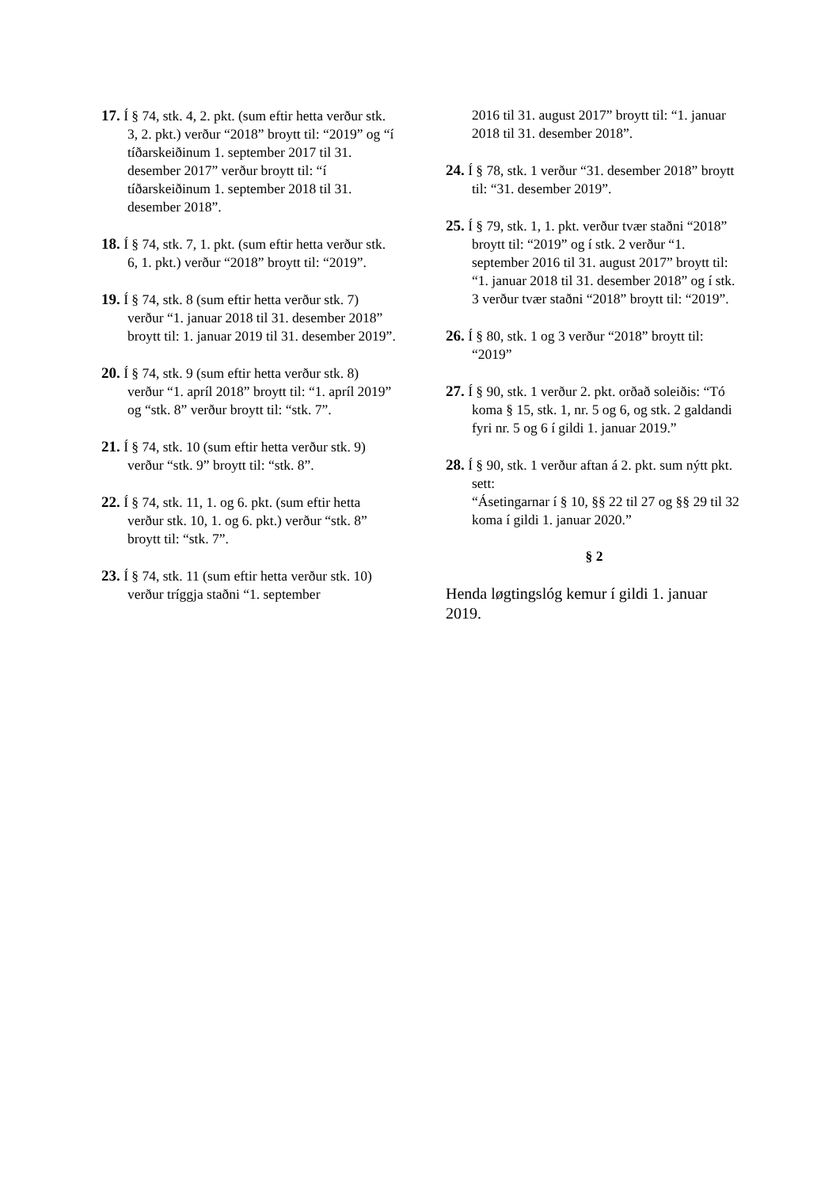17. Í § 74, stk. 4, 2. pkt. (sum eftir hetta verður stk. 3, 2. pkt.) verður “2018” broytt til: “2019” og “í tíðarskeiðinum 1. september 2017 til 31. desember 2017” verður broytt til: “í tíðarskeiðinum 1. september 2018 til 31. desember 2018”.
18. Í § 74, stk. 7, 1. pkt. (sum eftir hetta verður stk. 6, 1. pkt.) verður “2018” broytt til: “2019”.
19. Í § 74, stk. 8 (sum eftir hetta verður stk. 7) verður “1. januar 2018 til 31. desember 2018” broytt til: 1. januar 2019 til 31. desember 2019”.
20. Í § 74, stk. 9 (sum eftir hetta verður stk. 8) verður “1. apríl 2018” broytt til: “1. apríl 2019” og “stk. 8” verður broytt til: “stk. 7”.
21. Í § 74, stk. 10 (sum eftir hetta verður stk. 9) verður “stk. 9” broytt til: “stk. 8”.
22. Í § 74, stk. 11, 1. og 6. pkt. (sum eftir hetta verður stk. 10, 1. og 6. pkt.) verður “stk. 8” broytt til: “stk. 7”.
23. Í § 74, stk. 11 (sum eftir hetta verður stk. 10) verður tríggja staðni “1. september
2016 til 31. august 2017” broytt til: “1. januar 2018 til 31. desember 2018”.
24. Í § 78, stk. 1 verður “31. desember 2018” broytt til: “31. desember 2019”.
25. Í § 79, stk. 1, 1. pkt. verður tvær staðni “2018” broytt til: “2019” og í stk. 2 verður “1. september 2016 til 31. august 2017” broytt til: “1. januar 2018 til 31. desember 2018” og í stk. 3 verður tvær staðni “2018” broytt til: “2019”.
26. Í § 80, stk. 1 og 3 verður “2018” broytt til: “2019”
27. Í § 90, stk. 1 verður 2. pkt. orðað soleiðis: “Tó koma § 15, stk. 1, nr. 5 og 6, og stk. 2 galdandi fyri nr. 5 og 6 í gildi 1. januar 2019.”
28. Í § 90, stk. 1 verður aftan á 2. pkt. sum nýtt pkt. sett:
“Ásetingarnar í § 10, §§ 22 til 27 og §§ 29 til 32 koma í gildi 1. januar 2020.”
§ 2
Henda løgtingslóg kemur í gildi 1. januar 2019.